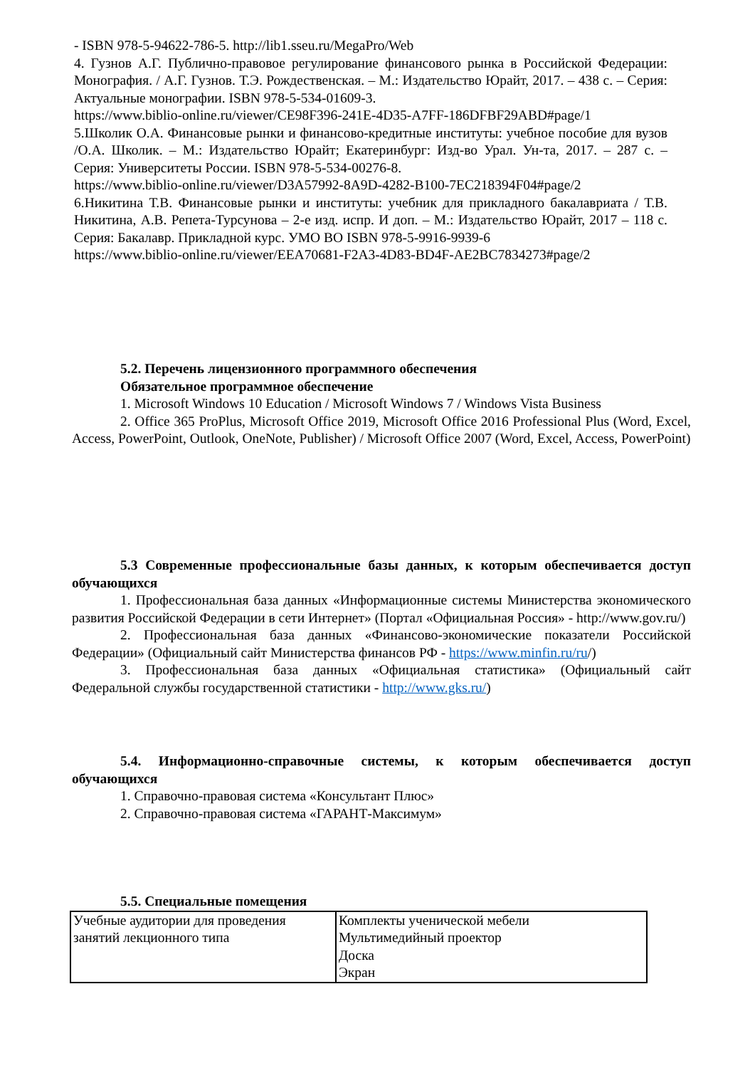- ISBN 978-5-94622-786-5. http://lib1.sseu.ru/MegaPro/Web
4. Гузнов А.Г. Публично-правовое регулирование финансового рынка в Российской Федерации: Монография. / А.Г. Гузнов. Т.Э. Рождественская. – М.: Издательство Юрайт, 2017. – 438 с. – Серия: Актуальные монографии. ISBN 978-5-534-01609-3.
https://www.biblio-online.ru/viewer/CE98F396-241E-4D35-A7FF-186DFBF29ABD#page/1
5.Школик О.А. Финансовые рынки и финансово-кредитные институты: учебное пособие для вузов /О.А. Школик. – М.: Издательство Юрайт; Екатеринбург: Изд-во Урал. Ун-та, 2017. – 287 с. – Серия: Университеты России. ISBN 978-5-534-00276-8.
https://www.biblio-online.ru/viewer/D3A57992-8A9D-4282-B100-7EC218394F04#page/2
6.Никитина Т.В. Финансовые рынки и институты: учебник для прикладного бакалавриата / Т.В. Никитина, А.В. Репета-Турсунова – 2-е изд. испр. И доп. – М.: Издательство Юрайт, 2017 – 118 с. Серия: Бакалавр. Прикладной курс. УМО ВО ISBN 978-5-9916-9939-6
https://www.biblio-online.ru/viewer/EEA70681-F2A3-4D83-BD4F-AE2BC7834273#page/2
5.2. Перечень лицензионного программного обеспечения
Обязательное программное обеспечение
1. Microsoft Windows 10 Education / Microsoft Windows 7 / Windows Vista Business
2. Office 365 ProPlus, Microsoft Office 2019, Microsoft Office 2016 Professional Plus (Word, Excel, Access, PowerPoint, Outlook, OneNote, Publisher) / Microsoft Office 2007 (Word, Excel, Access, PowerPoint)
5.3 Современные профессиональные базы данных, к которым обеспечивается доступ обучающихся
1. Профессиональная база данных «Информационные системы Министерства экономического развития Российской Федерации в сети Интернет» (Портал «Официальная Россия» - http://www.gov.ru/)
2. Профессиональная база данных «Финансово-экономические показатели Российской Федерации» (Официальный сайт Министерства финансов РФ - https://www.minfin.ru/ru/)
3. Профессиональная база данных «Официальная статистика» (Официальный сайт Федеральной службы государственной статистики - http://www.gks.ru/)
5.4. Информационно-справочные системы, к которым обеспечивается доступ обучающихся
1. Справочно-правовая система «Консультант Плюс»
2. Справочно-правовая система «ГАРАНТ-Максимум»
5.5. Специальные помещения
| Учебные аудитории для проведения занятий лекционного типа | Комплекты ученической мебели Мультимедийный проектор Доска Экран |